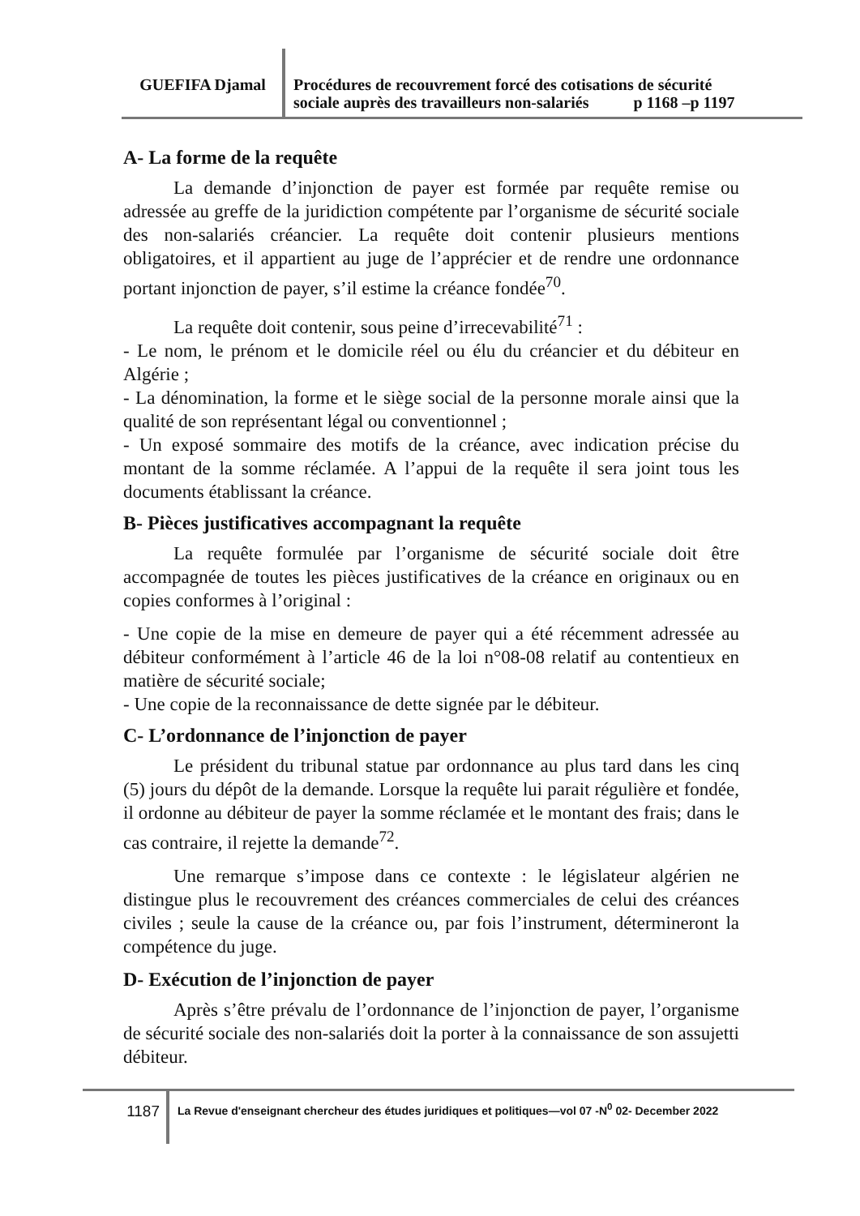GUEFIFA Djamal
Procédures de recouvrement forcé des cotisations de sécurité
sociale auprès des travailleurs non-salariés p 1168 –p 1197
A- La forme de la requête
La demande d’injonction de payer est formée par requête remise ou adressée au greffe de la juridiction compétente par l’organisme de sécurité sociale des non-salariés créancier. La requête doit contenir plusieurs mentions obligatoires, et il appartient au juge de l’apprécier et de rendre une ordonnance portant injonction de payer, s’il estime la créance fondée<sup>70</sup>.
La requête doit contenir, sous peine d’irrecevabilité<sup>71</sup> :
- Le nom, le prénom et le domicile réel ou élu du créancier et du débiteur en Algérie ;
- La dénomination, la forme et le siège social de la personne morale ainsi que la qualité de son représentant légal ou conventionnel ;
- Un exposé sommaire des motifs de la créance, avec indication précise du montant de la somme réclamée. A l’appui de la requête il sera joint tous les documents établissant la créance.
B- Pièces justificatives accompagnant la requête
La requête formulée par l’organisme de sécurité sociale doit être accompagnée de toutes les pièces justificatives de la créance en originaux ou en copies conformes à l’original :
- Une copie de la mise en demeure de payer qui a été récemment adressée au débiteur conformément à l’article 46 de la loi n°08-08 relatif au contentieux en matière de sécurité sociale;
- Une copie de la reconnaissance de dette signée par le débiteur.
C- L’ordonnance de l’injonction de payer
Le président du tribunal statue par ordonnance au plus tard dans les cinq (5) jours du dépôt de la demande. Lorsque la requête lui parait régulière et fondée, il ordonne au débiteur de payer la somme réclamée et le montant des frais; dans le cas contraire, il rejette la demande<sup>72</sup>.
Une remarque s’impose dans ce contexte : le législateur algérien ne distingue plus le recouvrement des créances commerciales de celui des créances civiles ; seule la cause de la créance ou, par fois l’instrument, détermineront la compétence du juge.
D- Exécution de l’injonction de payer
Après s’être prévalu de l’ordonnance de l’injonction de payer, l’organisme de sécurité sociale des non-salariés doit la porter à la connaissance de son assujetti débiteur.
1187
La Revue d'enseignant chercheur des études juridiques et politiques—vol 07 -N<sup>0</sup> 02- December 2022